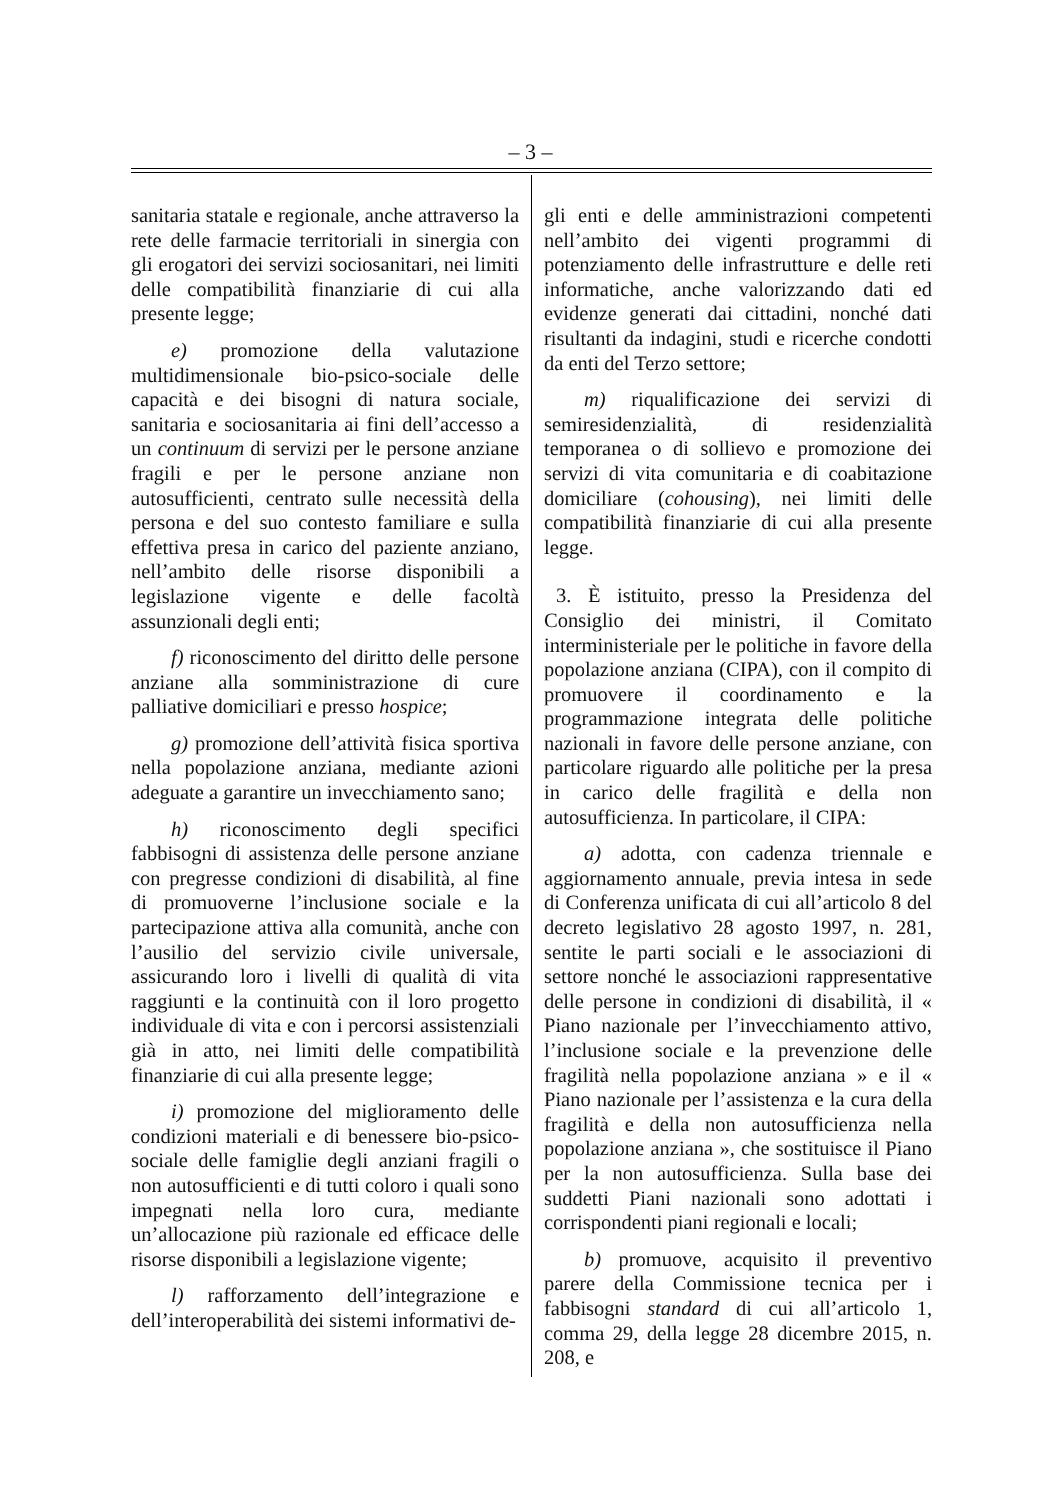– 3 –
sanitaria statale e regionale, anche attraverso la rete delle farmacie territoriali in sinergia con gli erogatori dei servizi sociosanitari, nei limiti delle compatibilità finanziarie di cui alla presente legge;
e) promozione della valutazione multidimensionale bio-psico-sociale delle capacità e dei bisogni di natura sociale, sanitaria e sociosanitaria ai fini dell’accesso a un continuum di servizi per le persone anziane fragili e per le persone anziane non autosufficienti, centrato sulle necessità della persona e del suo contesto familiare e sulla effettiva presa in carico del paziente anziano, nell’ambito delle risorse disponibili a legislazione vigente e delle facoltà assunzionali degli enti;
f) riconoscimento del diritto delle persone anziane alla somministrazione di cure palliative domiciliari e presso hospice;
g) promozione dell’attività fisica sportiva nella popolazione anziana, mediante azioni adeguate a garantire un invecchiamento sano;
h) riconoscimento degli specifici fabbisogni di assistenza delle persone anziane con pregresse condizioni di disabilità, al fine di promuoverne l’inclusione sociale e la partecipazione attiva alla comunità, anche con l’ausilio del servizio civile universale, assicurando loro i livelli di qualità di vita raggiunti e la continuità con il loro progetto individuale di vita e con i percorsi assistenziali già in atto, nei limiti delle compatibilità finanziarie di cui alla presente legge;
i) promozione del miglioramento delle condizioni materiali e di benessere bio-psico-sociale delle famiglie degli anziani fragili o non autosufficienti e di tutti coloro i quali sono impegnati nella loro cura, mediante un’allocazione più razionale ed efficace delle risorse disponibili a legislazione vigente;
l) rafforzamento dell’integrazione e dell’interoperabilità dei sistemi informativi de-
gli enti e delle amministrazioni competenti nell’ambito dei vigenti programmi di potenziamento delle infrastrutture e delle reti informatiche, anche valorizzando dati ed evidenze generati dai cittadini, nonché dati risultanti da indagini, studi e ricerche condotti da enti del Terzo settore;
m) riqualificazione dei servizi di semiresidenzialità, di residenzialità temporanea o di sollievo e promozione dei servizi di vita comunitaria e di coabitazione domiciliare (cohousing), nei limiti delle compatibilità finanziarie di cui alla presente legge.
3. È istituito, presso la Presidenza del Consiglio dei ministri, il Comitato interministeriale per le politiche in favore della popolazione anziana (CIPA), con il compito di promuovere il coordinamento e la programmazione integrata delle politiche nazionali in favore delle persone anziane, con particolare riguardo alle politiche per la presa in carico delle fragilità e della non autosufficienza. In particolare, il CIPA:
a) adotta, con cadenza triennale e aggiornamento annuale, previa intesa in sede di Conferenza unificata di cui all’articolo 8 del decreto legislativo 28 agosto 1997, n. 281, sentite le parti sociali e le associazioni di settore nonché le associazioni rappresentative delle persone in condizioni di disabilità, il « Piano nazionale per l’invecchiamento attivo, l’inclusione sociale e la prevenzione delle fragilità nella popolazione anziana » e il « Piano nazionale per l’assistenza e la cura della fragilità e della non autosufficienza nella popolazione anziana », che sostituisce il Piano per la non autosufficienza. Sulla base dei suddetti Piani nazionali sono adottati i corrispondenti piani regionali e locali;
b) promuove, acquisito il preventivo parere della Commissione tecnica per i fabbisogni standard di cui all’articolo 1, comma 29, della legge 28 dicembre 2015, n. 208, e